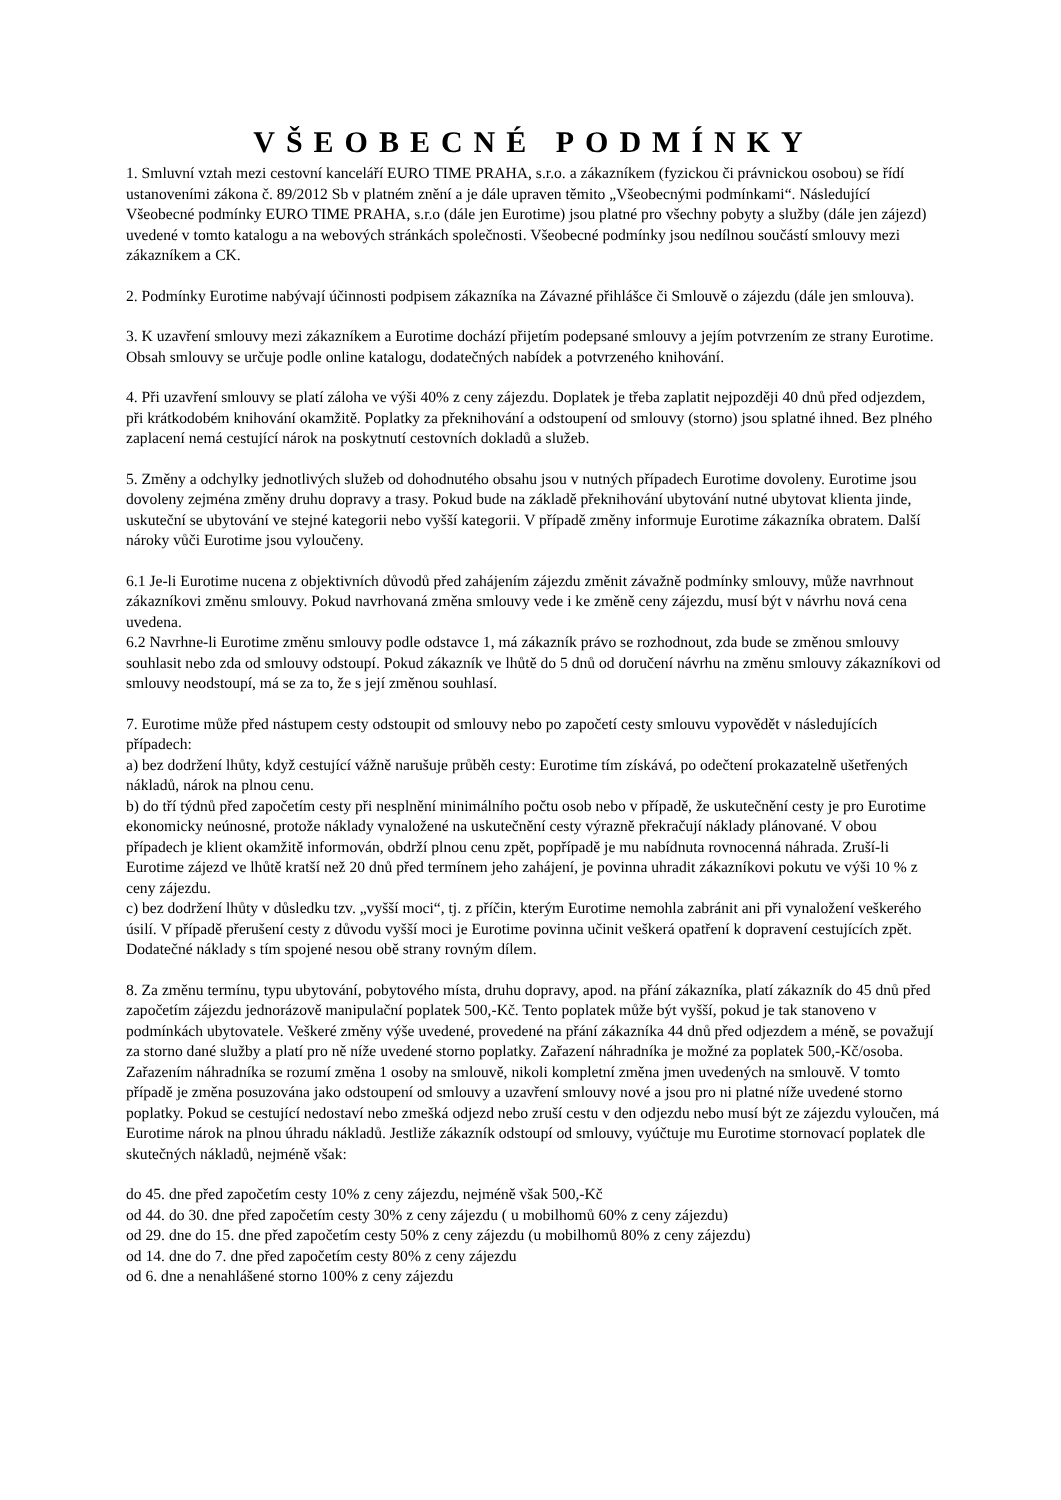VŠEOBECNÉ PODMÍNKY
1. Smluvní vztah mezi cestovní kanceláří EURO TIME PRAHA, s.r.o. a zákazníkem (fyzickou či právnickou osobou) se řídí ustanoveními zákona č. 89/2012 Sb v platném znění a je dále upraven těmito „Všeobecnými podmínkami“. Následující Všeobecné podmínky EURO TIME PRAHA, s.r.o (dále jen Eurotime) jsou platné pro všechny pobyty a služby (dále jen zájezd) uvedené v tomto katalogu a na webových stránkách společnosti. Všeobecné podmínky jsou nedílnou součástí smlouvy mezi zákazníkem a CK.
2. Podmínky Eurotime nabývají účinnosti podpisem zákazníka na Závazné přihlášce či Smlouvě o zájezdu (dále jen smlouva).
3. K uzavření smlouvy mezi zákazníkem a Eurotime dochází přijetím podepsané smlouvy a jejím potvrzením ze strany Eurotime. Obsah smlouvy se určuje podle online katalogu, dodatečných nabídek a potvrzeného knihování.
4. Při uzavření smlouvy se platí záloha ve výši 40% z ceny zájezdu. Doplatek je třeba zaplatit nejpozději 40 dnů před odjezdem, při krátkodobém knihování okamžitě. Poplatky za překnihování a odstoupení od smlouvy (storno) jsou splatné ihned. Bez plného zaplacení nemá cestující nárok na poskytnutí cestovních dokladů a služeb.
5. Změny a odchylky jednotlivých služeb od dohodnutého obsahu jsou v nutných případech Eurotime dovoleny. Eurotime jsou dovoleny zejména změny druhu dopravy a trasy. Pokud bude na základě překnihování ubytování nutné ubytovat klienta jinde, uskuteční se ubytování ve stejné kategorii nebo vyšší kategorii. V případě změny informuje Eurotime zákazníka obratem. Další nároky vůči Eurotime jsou vyloučeny.
6.1 Je-li Eurotime nucena z objektivních důvodů před zahájením zájezdu změnit závažně podmínky smlouvy, může navrhnout zákazníkovi změnu smlouvy. Pokud navrhovaná změna smlouvy vede i ke změně ceny zájezdu, musí být v návrhu nová cena uvedena.
6.2 Navrhne-li Eurotime změnu smlouvy podle odstavce 1, má zákazník právo se rozhodnout, zda bude se změnou smlouvy souhlasit nebo zda od smlouvy odstoupí. Pokud zákazník ve lhůtě do 5 dnů od doručení návrhu na změnu smlouvy zákazníkovi od smlouvy neodstoupí, má se za to, že s její změnou souhlasí.
7. Eurotime může před nástupem cesty odstoupit od smlouvy nebo po započetí cesty smlouvu vypovědět v následujících případech:
a) bez dodržení lhůty, když cestující vážně narušuje průběh cesty: Eurotime tím získává, po odečtení prokazatelně ušetřených nákladů, nárok na plnou cenu.
b) do tří týdnů před započetím cesty při nesplnění minimálního počtu osob nebo v případě, že uskutečnění cesty je pro Eurotime ekonomicky neúnosné, protože náklady vynaložené na uskutečnění cesty výrazně překračují náklady plánované. V obou případech je klient okamžitě informován, obdrží plnou cenu zpět, popřípadě je mu nabídnuta rovnocenná náhrada. Zruší-li Eurotime zájezd ve lhůtě kratší než 20 dnů před termínem jeho zahájení, je povinna uhradit zákazníkovi pokutu ve výši 10 % z ceny zájezdu.
c) bez dodržení lhůty v důsledku tzv. „vyšší moci“, tj. z příčin, kterým Eurotime nemohla zabránit ani při vynaložení veškerého úsilí. V případě přerušení cesty z důvodu vyšší moci je Eurotime povinna učinit veškerá opatření k dopravení cestujících zpět. Dodatečné náklady s tím spojené nesou obě strany rovným dílem.
8. Za změnu termínu, typu ubytování, pobytového místa, druhu dopravy, apod. na přání zákazníka, platí zákazník do 45 dnů před započetím zájezdu jednorázově manipulační poplatek 500,-Kč. Tento poplatek může být vyšší, pokud je tak stanoveno v podmínkách ubytovatele. Veškeré změny výše uvedené, provedené na přání zákazníka 44 dnů před odjezdem a méně, se považují za storno dané služby a platí pro ně níže uvedené storno poplatky. Zařazení náhradníka je možné za poplatek 500,-Kč/osoba. Zařazením náhradníka se rozumí změna 1 osoby na smlouvě, nikoli kompletní změna jmen uvedených na smlouvě. V tomto případě je změna posuzována jako odstoupení od smlouvy a uzavření smlouvy nové a jsou pro ni platné níže uvedené storno poplatky. Pokud se cestující nedostaví nebo zmešká odjezd nebo zruší cestu v den odjezdu nebo musí být ze zájezdu vyloučen, má Eurotime nárok na plnou úhradu nákladů. Jestliže zákazník odstoupí od smlouvy, vyúčtuje mu Eurotime stornovací poplatek dle skutečných nákladů, nejméně však:
do 45. dne před započetím cesty 10% z ceny zájezdu, nejméně však 500,-Kč
od 44. do 30. dne před započetím cesty 30% z ceny zájezdu ( u mobilhomů 60% z ceny zájezdu)
od 29. dne do 15. dne před započetím cesty 50% z ceny zájezdu (u mobilhomů 80% z ceny zájezdu)
od 14. dne do 7. dne před započetím cesty 80% z ceny zájezdu
od 6. dne a nenahlášené storno 100% z ceny zájezdu